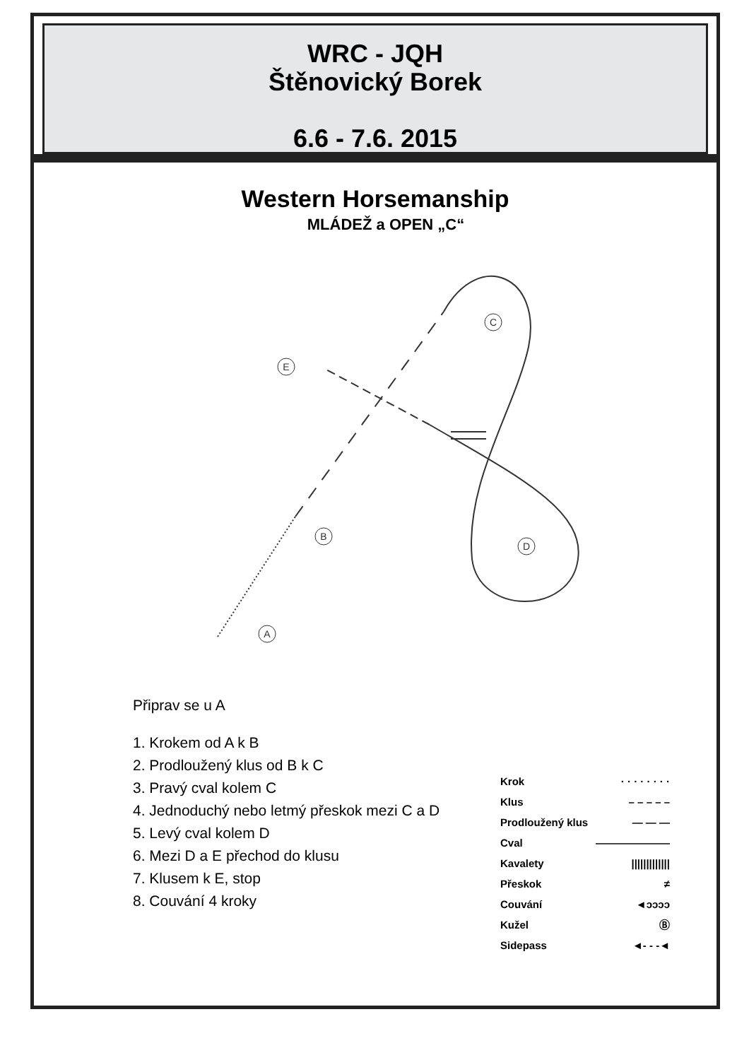WRC - JQH
Štěnovický Borek
6.6 - 7.6. 2015
Western Horsemanship
MLÁDEŽ a OPEN „C“
E
C
B
D
A
Připrav se u A
1. Krokem od A k B
2. Prodloužený klus od B k C
3. Pravý cval kolem C
4. Jednoduchý nebo letmý přeskok mezi C a D
5. Levý cval kolem D
6. Mezi D a E přechod do klusu
7. Klusem k E, stop
8. Couvání 4 kroky
Krok · · · · · · · ·
Klus – – – – –
Prodloužený klus — — —
Cval ———————
Kavalety |||||||||||||
Přeskok ≠
Couvání ◄ↄↄↄↄ
Kužel Ⓑ
Sidepass ◄- - -◄